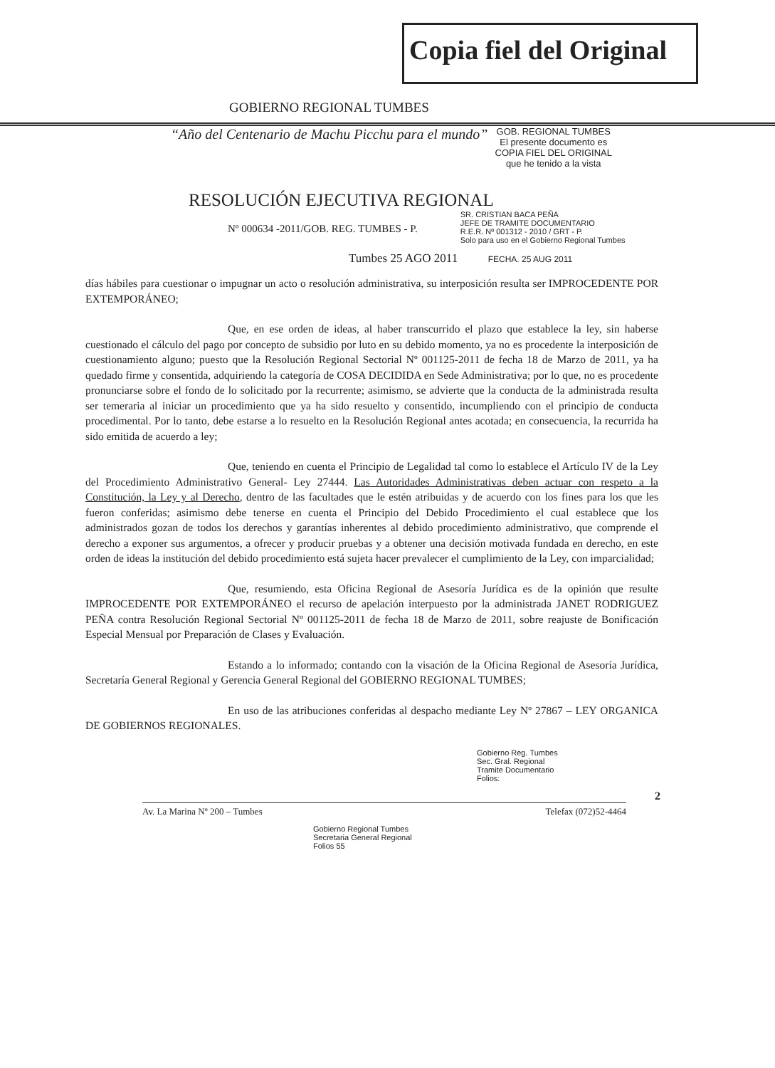Copia fiel del Original
GOBIERNO REGIONAL TUMBES
“Año del Centenario de Machu Picchu para el mundo”
GOB. REGIONAL TUMBES
El presente documento es
COPIA FIEL DEL ORIGINAL
que he tenido a la vista
RESOLUCIÓN EJECUTIVA REGIONAL
Nº 000634 -2011/GOB. REG. TUMBES - P.
SR. CRISTIAN BACA PEÑA
JEFE DE TRAMITE DOCUMENTARIO
R.E.R. Nº 001312 - 2010 / GRT - P.
Solo para uso en el Gobierno Regional Tumbes
Tumbes 25 AGO 2011 FECHA. 25 AUG 2011
días hábiles para cuestionar o impugnar un acto o resolución administrativa, su interposición resulta ser IMPROCEDENTE POR EXTEMPORÁNEO;
Que, en ese orden de ideas, al haber transcurrido el plazo que establece la ley, sin haberse cuestionado el cálculo del pago por concepto de subsidio por luto en su debido momento, ya no es procedente la interposición de cuestionamiento alguno; puesto que la Resolución Regional Sectorial Nº 001125-2011 de fecha 18 de Marzo de 2011, ya ha quedado firme y consentida, adquiriendo la categoría de COSA DECIDIDA en Sede Administrativa; por lo que, no es procedente pronunciarse sobre el fondo de lo solicitado por la recurrente; asimismo, se advierte que la conducta de la administrada resulta ser temeraria al iniciar un procedimiento que ya ha sido resuelto y consentido, incumpliendo con el principio de conducta procedimental. Por lo tanto, debe estarse a lo resuelto en la Resolución Regional antes acotada; en consecuencia, la recurrida ha sido emitida de acuerdo a ley;
Que, teniendo en cuenta el Principio de Legalidad tal como lo establece el Artículo IV de la Ley del Procedimiento Administrativo General- Ley 27444. Las Autoridades Administrativas deben actuar con respeto a la Constitución, la Ley y al Derecho, dentro de las facultades que le estén atribuidas y de acuerdo con los fines para los que les fueron conferidas; asimismo debe tenerse en cuenta el Principio del Debido Procedimiento el cual establece que los administrados gozan de todos los derechos y garantías inherentes al debido procedimiento administrativo, que comprende el derecho a exponer sus argumentos, a ofrecer y producir pruebas y a obtener una decisión motivada fundada en derecho, en este orden de ideas la institución del debido procedimiento está sujeta hacer prevalecer el cumplimiento de la Ley, con imparcialidad;
Que, resumiendo, esta Oficina Regional de Asesoría Jurídica es de la opinión que resulte IMPROCEDENTE POR EXTEMPORÁNEO el recurso de apelación interpuesto por la administrada JANET RODRIGUEZ PEÑA contra Resolución Regional Sectorial Nº 001125-2011 de fecha 18 de Marzo de 2011, sobre reajuste de Bonificación Especial Mensual por Preparación de Clases y Evaluación.
Estando a lo informado; contando con la visación de la Oficina Regional de Asesoría Jurídica, Secretaría General Regional y Gerencia General Regional del GOBIERNO REGIONAL TUMBES;
En uso de las atribuciones conferidas al despacho mediante Ley Nº 27867 – LEY ORGANICA DE GOBIERNOS REGIONALES.
Gobierno Reg. Tumbes
Sec. Gral. Regional
Tramite Documentario
Folios:
2
Av. La Marina Nº 200 – Tumbes Telefax (072)52-4464
Gobierno Regional Tumbes
Secretaria General Regional
Folios 55